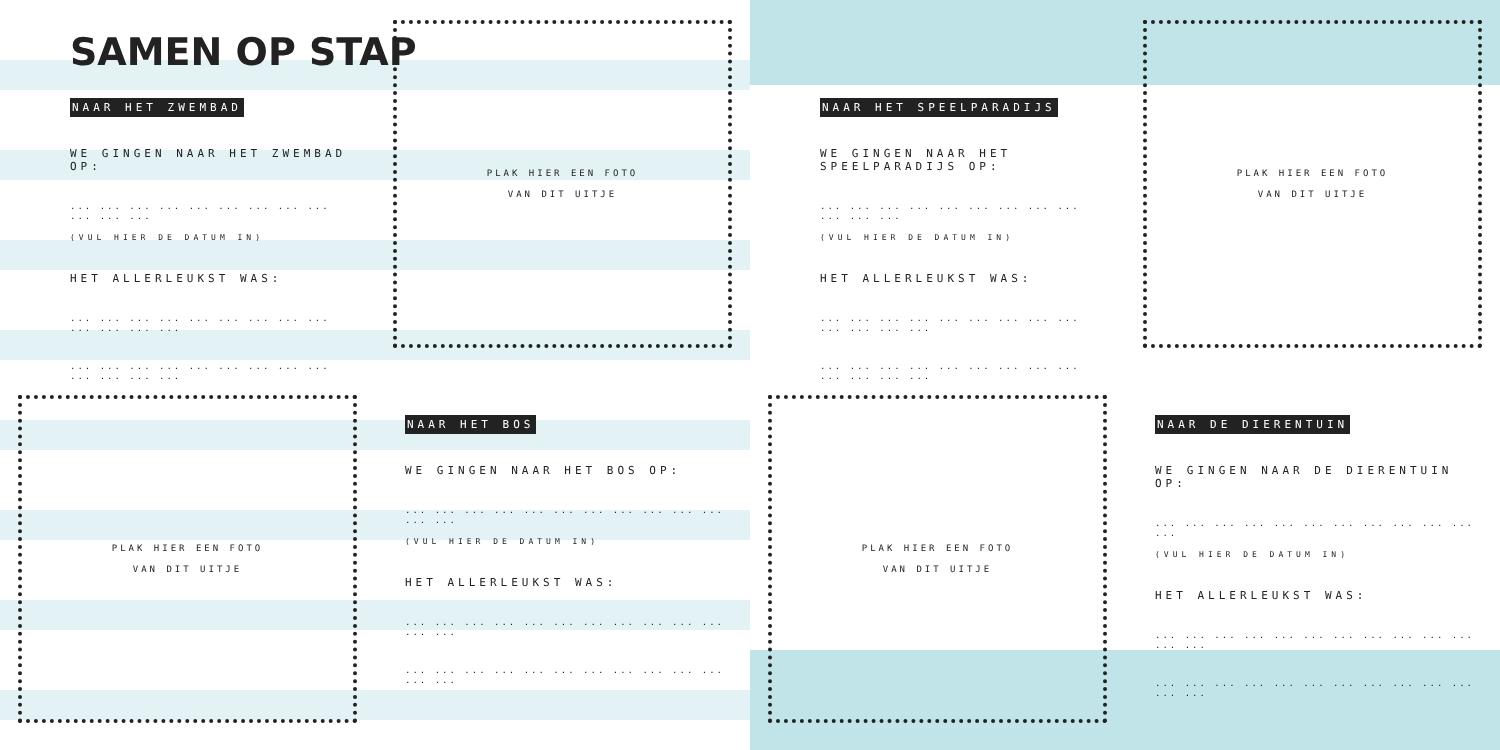SAMEN OP STAP
NAAR HET ZWEMBAD
WE GINGEN NAAR HET ZWEMBAD OP:
... ... ... ... ... ... ... ... ... ... ... ...
(VUL HIER DE DATUM IN)
HET ALLERLEUKST WAS:
... ... ... ... ... ... ... ... ... ... ... ... ...
... ... ... ... ... ... ... ... ... ... ... ... ...
PLAK HIER EEN FOTO
VAN DIT UITJE
PLAK HIER EEN FOTO
VAN DIT UITJE
NAAR HET BOS
WE GINGEN NAAR HET BOS OP:
... ... ... ... ... ... ... ... ... ... ... ... ...
(VUL HIER DE DATUM IN)
HET ALLERLEUKST WAS:
... ... ... ... ... ... ... ... ... ... ... ... ...
... ... ... ... ... ... ... ... ... ... ... ... ...
NAAR HET SPEELPARADIJS
WE GINGEN NAAR HET
SPEELPARADIJS OP:
... ... ... ... ... ... ... ... ... ... ... ...
(VUL HIER DE DATUM IN)
HET ALLERLEUKST WAS:
... ... ... ... ... ... ... ... ... ... ... ... ...
... ... ... ... ... ... ... ... ... ... ... ... ...
PLAK HIER EEN FOTO
VAN DIT UITJE
PLAK HIER EEN FOTO
VAN DIT UITJE
NAAR DE DIERENTUIN
WE GINGEN NAAR DE DIERENTUIN OP:
... ... ... ... ... ... ... ... ... ... ... ...
(VUL HIER DE DATUM IN)
HET ALLERLEUKST WAS:
... ... ... ... ... ... ... ... ... ... ... ... ...
... ... ... ... ... ... ... ... ... ... ... ... ...